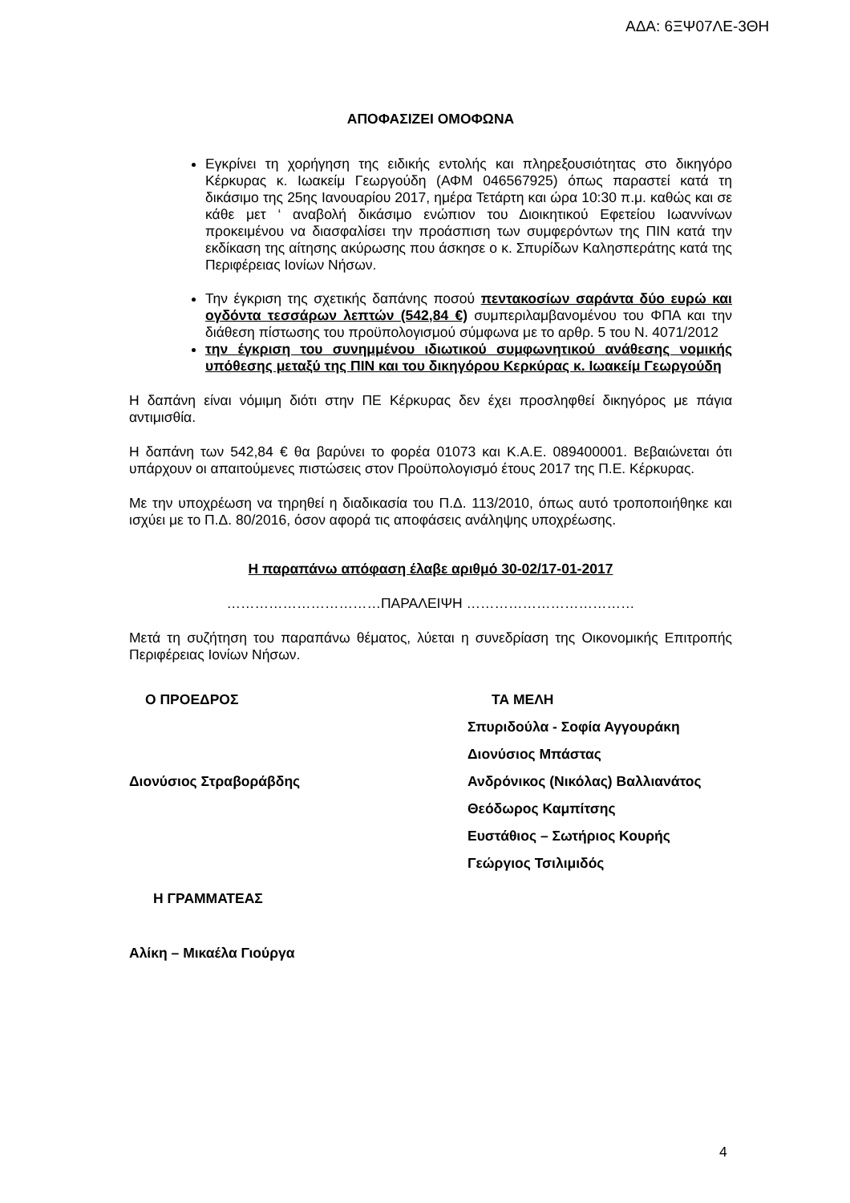ΑΔΑ: 6ΞΨ07ΛΕ-3ΘΗ
ΑΠΟΦΑΣΙΖΕΙ ΟΜΟΦΩΝΑ
Εγκρίνει τη χορήγηση της ειδικής εντολής και πληρεξουσιότητας στο δικηγόρο Κέρκυρας κ. Ιωακείμ Γεωργούδη (ΑΦΜ 046567925) όπως παραστεί κατά τη δικάσιμο της 25ης Ιανουαρίου 2017, ημέρα Τετάρτη και ώρα 10:30 π.μ. καθώς και σε κάθε μετ ‘ αναβολή δικάσιμο ενώπιον του Διοικητικού Εφετείου Ιωαννίνων προκειμένου να διασφαλίσει την προάσπιση των συμφερόντων της ΠΙΝ κατά την εκδίκαση της αίτησης ακύρωσης που άσκησε ο κ. Σπυρίδων Καλησπεράτης κατά της Περιφέρειας Ιονίων Νήσων.
Την έγκριση της σχετικής δαπάνης ποσού πεντακοσίων σαράντα δύο ευρώ και ογδόντα τεσσάρων λεπτών (542,84 €) συμπεριλαμβανομένου του ΦΠΑ και την διάθεση πίστωσης του προϋπολογισμού σύμφωνα με το αρθρ. 5 του Ν. 4071/2012
την έγκριση του συνημμένου ιδιωτικού συμφωνητικού ανάθεσης νομικής υπόθεσης μεταξύ της ΠΙΝ και του δικηγόρου Κερκύρας κ. Ιωακείμ Γεωργούδη
Η δαπάνη είναι νόμιμη διότι στην ΠΕ Κέρκυρας δεν έχει προσληφθεί δικηγόρος με πάγια αντιμισθία.
Η δαπάνη των 542,84 € θα βαρύνει το φορέα 01073 και Κ.Α.Ε. 089400001. Βεβαιώνεται ότι υπάρχουν οι απαιτούμενες πιστώσεις στον Προϋπολογισμό έτους 2017 της Π.Ε. Κέρκυρας.
Με την υποχρέωση να τηρηθεί η διαδικασία του Π.Δ. 113/2010, όπως αυτό τροποποιήθηκε και ισχύει με το Π.Δ. 80/2016, όσον αφορά τις αποφάσεις ανάληψης υποχρέωσης.
Η παραπάνω απόφαση έλαβε αριθμό 30-02/17-01-2017
……………………………ΠΑΡΑΛΕΙΨΗ ………………………………
Μετά τη συζήτηση του παραπάνω θέματος, λύεται η συνεδρίαση της Οικονομικής Επιτροπής Περιφέρειας Ιονίων Νήσων.
Ο ΠΡΟΕΔΡΟΣ
Διονύσιος Στραβοράβδης
Η ΓΡΑΜΜΑΤΕΑΣ
Αλίκη – Μικαέλα Γιούργα
ΤΑ ΜΕΛΗ
Σπυριδούλα - Σοφία Αγγουράκη
Διονύσιος Μπάστας
Ανδρόνικος (Νικόλας) Βαλλιανάτος
Θεόδωρος Καμπίτσης
Ευστάθιος – Σωτήριος Κουρής
Γεώργιος Τσιλιμιδός
4